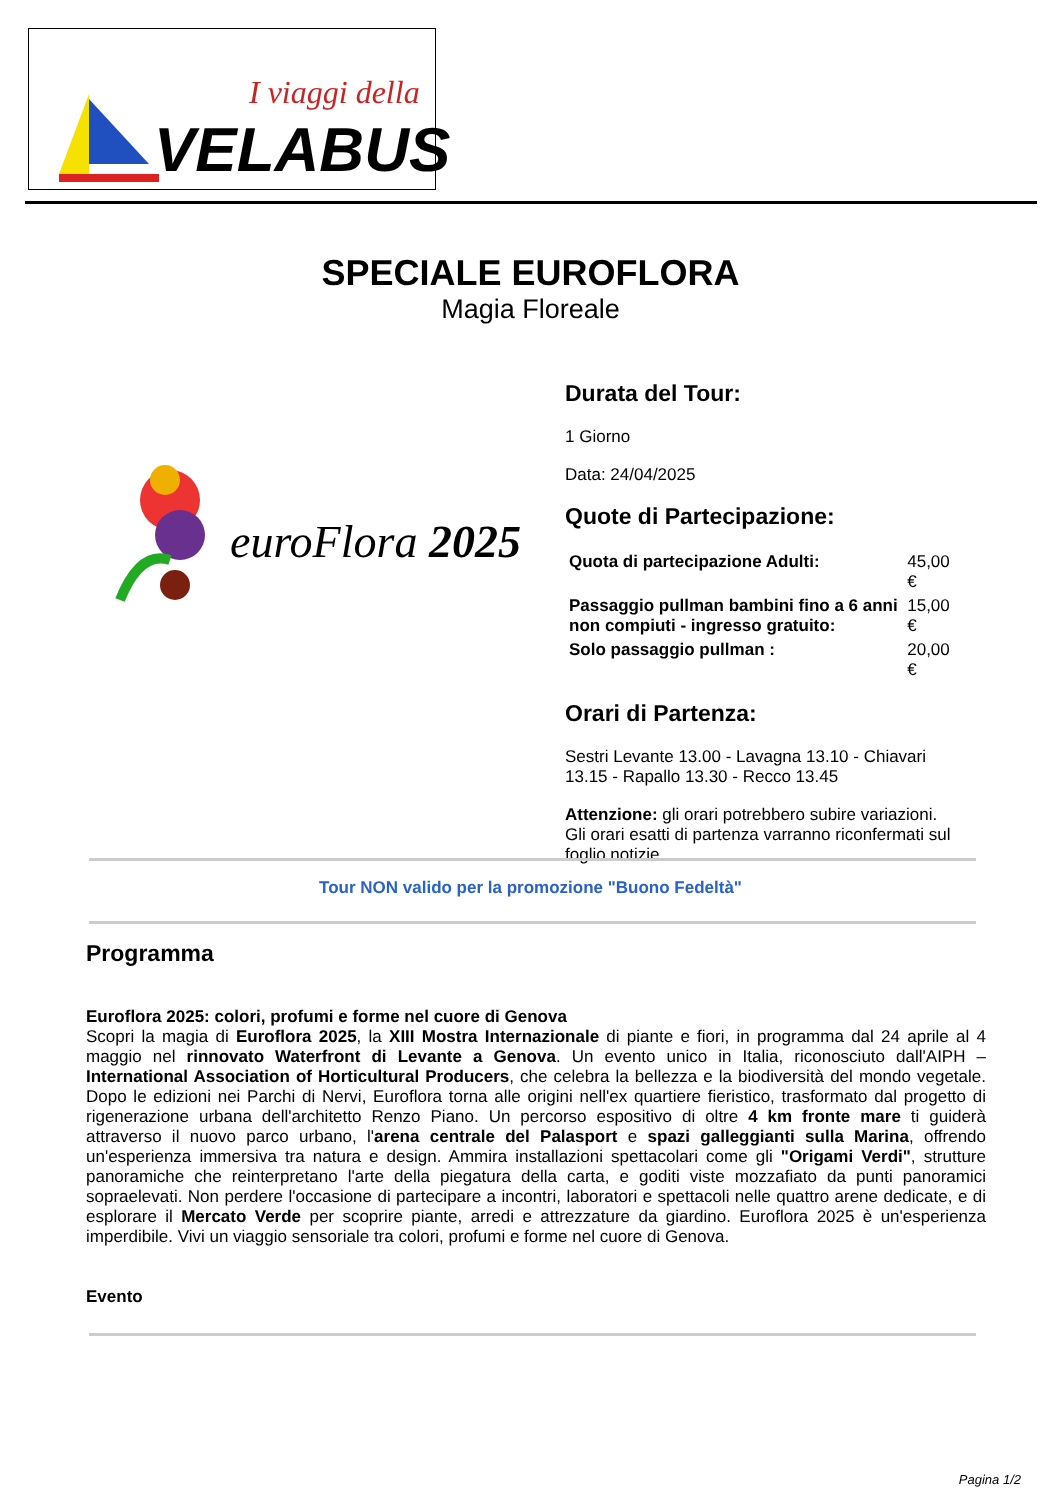I viaggi della
VELABUS
SPECIALE EUROFLORA
Magia Floreale
euroFlora 2025
Durata del Tour:
1 Giorno
Data: 24/04/2025
Quote di Partecipazione:
| Quota di partecipazione Adulti: | 45,00 € |
| Passaggio pullman bambini fino a 6 anni non compiuti - ingresso gratuito: | 15,00 € |
| Solo passaggio pullman : | 20,00 € |
Orari di Partenza:
Sestri Levante 13.00 - Lavagna 13.10 - Chiavari 13.15 - Rapallo 13.30 - Recco 13.45
Attenzione: gli orari potrebbero subire variazioni. Gli orari esatti di partenza varranno riconfermati sul foglio notizie.
Tour NON valido per la promozione "Buono Fedeltà"
Programma
Euroflora 2025: colori, profumi e forme nel cuore di Genova
Scopri la magia di Euroflora 2025, la XIII Mostra Internazionale di piante e fiori, in programma dal 24 aprile al 4 maggio nel rinnovato Waterfront di Levante a Genova. Un evento unico in Italia, riconosciuto dall'AIPH – International Association of Horticultural Producers, che celebra la bellezza e la biodiversità del mondo vegetale. Dopo le edizioni nei Parchi di Nervi, Euroflora torna alle origini nell'ex quartiere fieristico, trasformato dal progetto di rigenerazione urbana dell'architetto Renzo Piano. Un percorso espositivo di oltre 4 km fronte mare ti guiderà attraverso il nuovo parco urbano, l'arena centrale del Palasport e spazi galleggianti sulla Marina, offrendo un'esperienza immersiva tra natura e design. Ammira installazioni spettacolari come gli "Origami Verdi", strutture panoramiche che reinterpretano l'arte della piegatura della carta, e goditi viste mozzafiato da punti panoramici sopraelevati. Non perdere l'occasione di partecipare a incontri, laboratori e spettacoli nelle quattro arene dedicate, e di esplorare il Mercato Verde per scoprire piante, arredi e attrezzature da giardino. Euroflora 2025 è un'esperienza imperdibile. Vivi un viaggio sensoriale tra colori, profumi e forme nel cuore di Genova.
Evento
Pagina 1/2